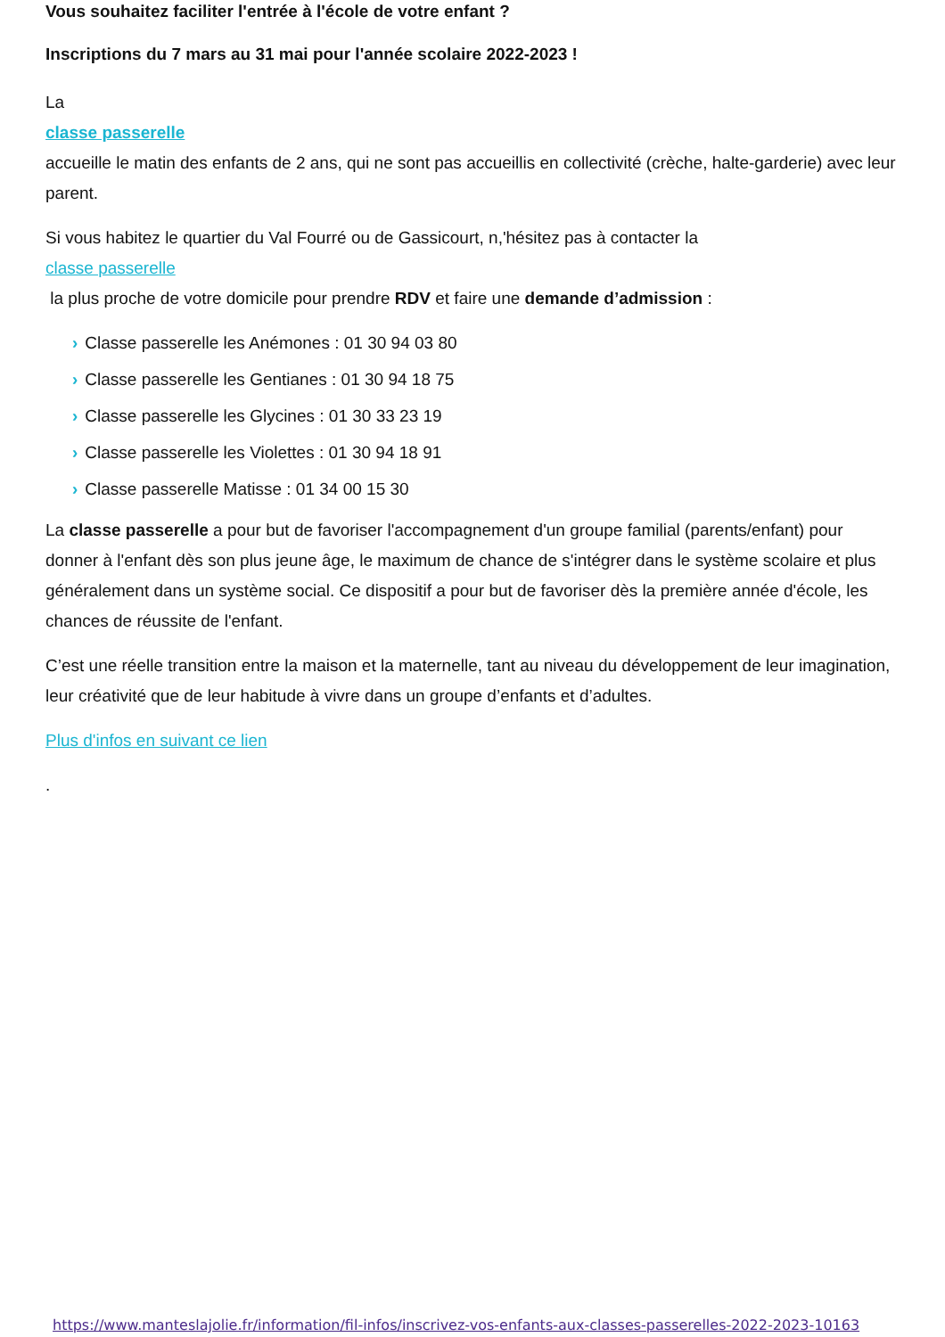Vous souhaitez faciliter l'entrée à l'école de votre enfant ?
Inscriptions du 7 mars au 31 mai pour l'année scolaire 2022-2023 !
La
classe passerelle
accueille le matin des enfants de 2 ans, qui ne sont pas accueillis en collectivité (crèche, halte-garderie) avec leur parent.
Si vous habitez le quartier du Val Fourré ou de Gassicourt, n,'hésitez pas à contacter la
classe passerelle
la plus proche de votre domicile pour prendre RDV et faire une demande d’admission :
› Classe passerelle les Anémones : 01 30 94 03 80
› Classe passerelle les Gentianes : 01 30 94 18 75
› Classe passerelle les Glycines : 01 30 33 23 19
› Classe passerelle les Violettes : 01 30 94 18 91
› Classe passerelle Matisse : 01 34 00 15 30
La classe passerelle a pour but de favoriser l'accompagnement d'un groupe familial (parents/enfant) pour donner à l'enfant dès son plus jeune âge, le maximum de chance de s'intégrer dans le système scolaire et plus généralement dans un système social. Ce dispositif a pour but de favoriser dès la première année d'école, les chances de réussite de l'enfant.
C’est une réelle transition entre la maison et la maternelle, tant au niveau du développement de leur imagination, leur créativité que de leur habitude à vivre dans un groupe d’enfants et d’adultes.
Plus d'infos en suivant ce lien
.
https://www.manteslajolie.fr/information/fil-infos/inscrivez-vos-enfants-aux-classes-passerelles-2022-2023-10163